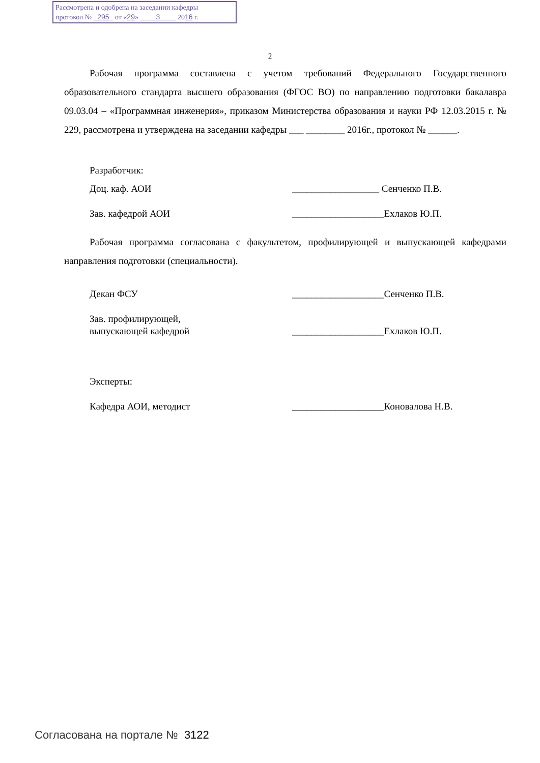Рассмотрена и одобрена на заседании кафедры
протокол № 295 от «29» 3 2016 г.
2
Рабочая программа составлена с учетом требований Федерального Государственного образовательного стандарта высшего образования (ФГОС ВО) по направлению подготовки бакалавра 09.03.04 – «Программная инженерия», приказом Министерства образования и науки РФ 12.03.2015 г. № 229, рассмотрена и утверждена на заседании кафедры ___ ________ 2016г., протокол № ______.
Разработчик:
Доц. каф. АОИ __________________ Сенченко П.В.
Зав. кафедрой АОИ ___________________Ехлаков Ю.П.
Рабочая программа согласована с факультетом, профилирующей и выпускающей кафедрами направления подготовки (специальности).
Декан ФСУ ___________________Сенченко П.В.
Зав. профилирующей,
выпускающей кафедрой
___________________Ехлаков Ю.П.
Эксперты:
Кафедра АОИ, методист ___________________Коновалова Н.В.
Согласована на портале № 3122